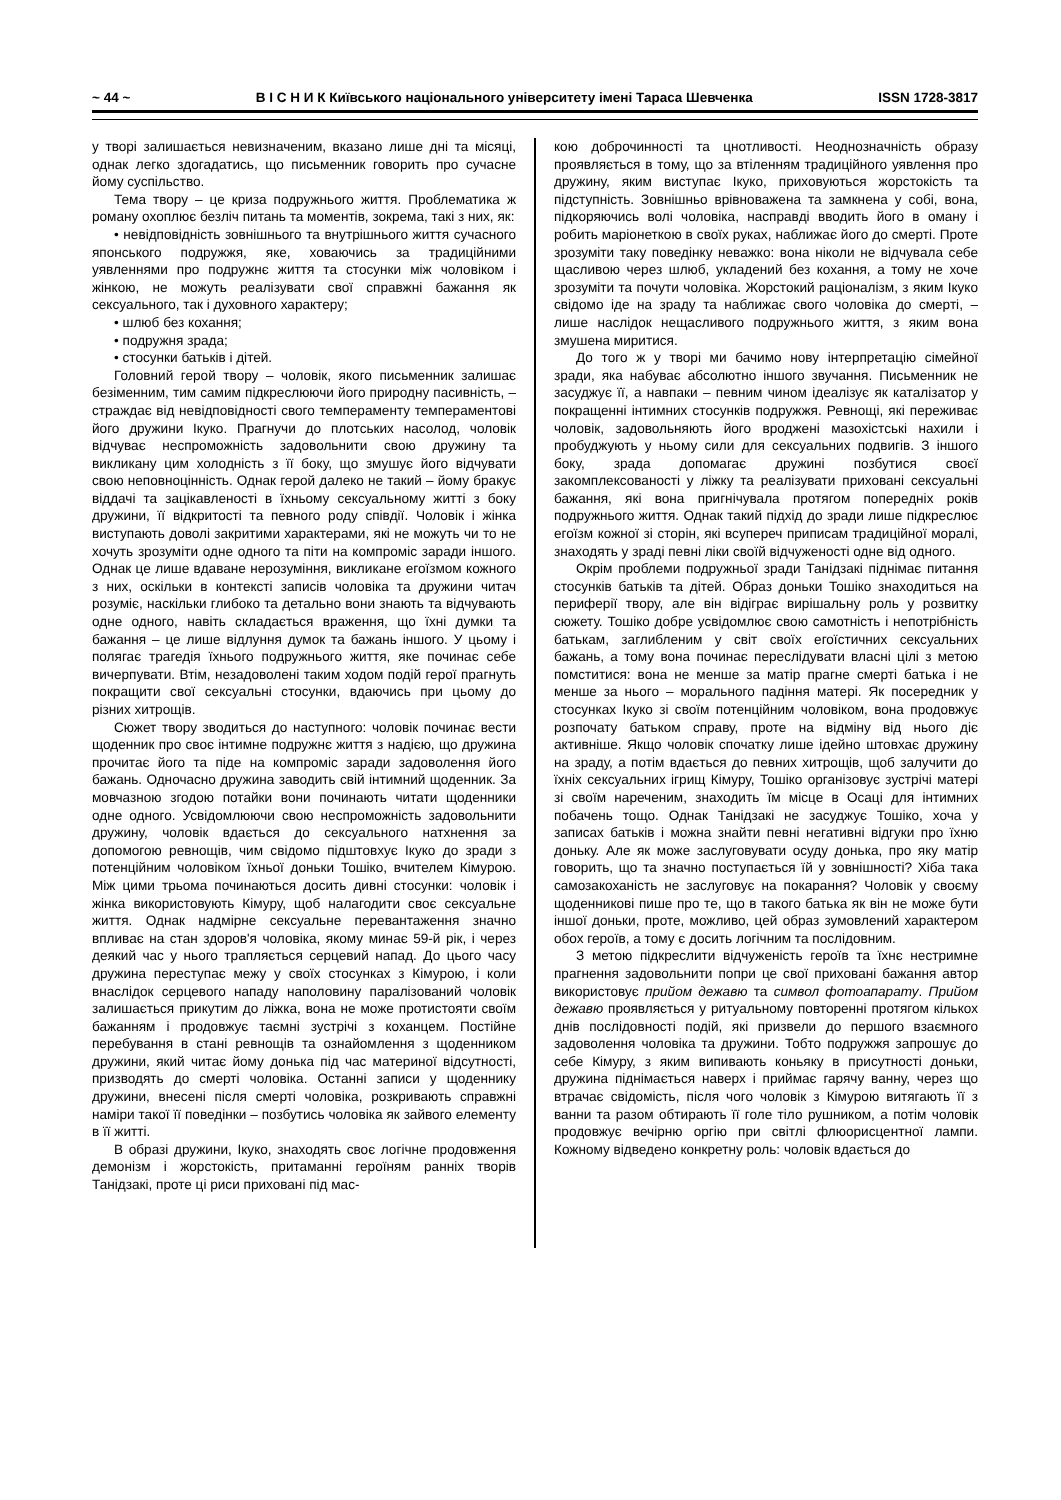~ 44 ~ В І С Н И К Київського національного університету імені Тараса Шевченка ISSN 1728-3817
у творі залишається невизначеним, вказано лише дні та місяці, однак легко здогадатись, що письменник говорить про сучасне йому суспільство.
Тема твору – це криза подружнього життя. Проблематика ж роману охоплює безліч питань та моментів, зокрема, такі з них, як:
• невідповідність зовнішнього та внутрішнього життя сучасного японського подружжя, яке, ховаючись за традиційними уявленнями про подружнє життя та стосунки між чоловіком і жінкою, не можуть реалізувати свої справжні бажання як сексуального, так і духовного характеру;
• шлюб без кохання;
• подружня зрада;
• стосунки батьків і дітей.
Головний герой твору – чоловік, якого письменник залишає безіменним, тим самим підкреслюючи його природну пасивність, – страждає від невідповідності свого темпераменту темпераментові його дружини Ікуко. Прагнучи до плотських насолод, чоловік відчуває неспроможність задовольнити свою дружину та викликану цим холодність з її боку, що змушує його відчувати свою неповноцінність. Однак герой далеко не такий – йому бракує віддачі та зацікавленості в їхньому сексуальному житті з боку дружини, її відкритості та певного роду співдії. Чоловік і жінка виступають доволі закритими характерами, які не можуть чи то не хочуть зрозуміти одне одного та піти на компроміс заради іншого. Однак це лише вдаване нерозуміння, викликане егоїзмом кожного з них, оскільки в контексті записів чоловіка та дружини читач розуміє, наскільки глибоко та детально вони знають та відчувають одне одного, навіть складається враження, що їхні думки та бажання – це лише відлуння думок та бажань іншого. У цьому і полягає трагедія їхнього подружнього життя, яке починає себе вичерпувати. Втім, незадоволені таким ходом подій герої прагнуть покращити свої сексуальні стосунки, вдаючись при цьому до різних хитрощів.
Сюжет твору зводиться до наступного: чоловік починає вести щоденник про своє інтимне подружнє життя з надією, що дружина прочитає його та піде на компроміс заради задоволення його бажань. Одночасно дружина заводить свій інтимний щоденник. За мовчазною згодою потайки вони починають читати щоденники одне одного. Усвідомлюючи свою неспроможність задовольнити дружину, чоловік вдається до сексуального натхнення за допомогою ревнощів, чим свідомо підштовхує Ікуко до зради з потенційним чоловіком їхньої доньки Тошіко, вчителем Кімурою. Між цими трьома починаються досить дивні стосунки: чоловік і жінка використовують Кімуру, щоб налагодити своє сексуальне життя. Однак надмірне сексуальне перевантаження значно впливає на стан здоров'я чоловіка, якому минає 59-й рік, і через деякий час у нього трапляється серцевий напад. До цього часу дружина переступає межу у своїх стосунках з Кімурою, і коли внаслідок серцевого нападу наполовину паралізований чоловік залишається прикутим до ліжка, вона не може протистояти своїм бажанням і продовжує таємні зустрічі з коханцем. Постійне перебування в стані ревнощів та ознайомлення з щоденником дружини, який читає йому донька під час материної відсутності, призводять до смерті чоловіка. Останні записи у щоденнику дружини, внесені після смерті чоловіка, розкривають справжні наміри такої її поведінки – позбутись чоловіка як зайвого елементу в її житті.
В образі дружини, Ікуко, знаходять своє логічне продовження демонізм і жорстокість, притаманні героїням ранніх творів Танідзакі, проте ці риси приховані під мас-
кою доброчинності та цнотливості. Неоднозначність образу проявляється в тому, що за втіленням традиційного уявлення про дружину, яким виступає Ікуко, приховуються жорстокість та підступність. Зовнішньо врівноважена та замкнена у собі, вона, підкоряючись волі чоловіка, насправді вводить його в оману і робить маріонеткою в своїх руках, наближає його до смерті. Проте зрозуміти таку поведінку неважко: вона ніколи не відчувала себе щасливою через шлюб, укладений без кохання, а тому не хоче зрозуміти та почути чоловіка. Жорстокий раціоналізм, з яким Ікуко свідомо іде на зраду та наближає свого чоловіка до смерті, – лише наслідок нещасливого подружнього життя, з яким вона змушена миритися.
До того ж у творі ми бачимо нову інтерпретацію сімейної зради, яка набуває абсолютно іншого звучання. Письменник не засуджує її, а навпаки – певним чином ідеалізує як каталізатор у покращенні інтимних стосунків подружжя. Ревнощі, які переживає чоловік, задовольняють його вроджені мазохістські нахили і пробуджують у ньому сили для сексуальних подвигів. З іншого боку, зрада допомагає дружині позбутися своєї закомплексованості у ліжку та реалізувати приховані сексуальні бажання, які вона пригнічувала протягом попередніх років подружнього життя. Однак такий підхід до зради лише підкреслює егоїзм кожної зі сторін, які всупереч приписам традиційної моралі, знаходять у зраді певні ліки своїй відчуженості одне від одного.
Окрім проблеми подружньої зради Танідзакі піднімає питання стосунків батьків та дітей. Образ доньки Тошіко знаходиться на периферії твору, але він відіграє вирішальну роль у розвитку сюжету. Тошіко добре усвідомлює свою самотність і непотрібність батькам, заглибленим у світ своїх егоїстичних сексуальних бажань, а тому вона починає переслідувати власні цілі з метою помститися: вона не менше за матір прагне смерті батька і не менше за нього – морального падіння матері. Як посередник у стосунках Ікуко зі своїм потенційним чоловіком, вона продовжує розпочату батьком справу, проте на відміну від нього діє активніше. Якщо чоловік спочатку лише ідейно штовхає дружину на зраду, а потім вдається до певних хитрощів, щоб залучити до їхніх сексуальних ігрищ Кімуру, Тошіко організовує зустрічі матері зі своїм нареченим, знаходить їм місце в Осаці для інтимних побачень тощо. Однак Танідзакі не засуджує Тошіко, хоча у записах батьків і можна знайти певні негативні відгуки про їхню доньку. Але як може заслуговувати осуду донька, про яку матір говорить, що та значно поступається їй у зовнішності? Хіба така самозакоханість не заслуговує на покарання? Чоловік у своєму щоденникові пише про те, що в такого батька як він не може бути іншої доньки, проте, можливо, цей образ зумовлений характером обох героїв, а тому є досить логічним та послідовним.
З метою підкреслити відчуженість героїв та їхнє нестримне прагнення задовольнити попри це свої приховані бажання автор використовує прийом дежавю та символ фотоапарату. Прийом дежавю проявляється у ритуальному повторенні протягом кількох днів послідовності подій, які призвели до першого взаємного задоволення чоловіка та дружини. Тобто подружжя запрошує до себе Кімуру, з яким випивають коньяку в присутності доньки, дружина піднімається наверх і приймає гарячу ванну, через що втрачає свідомість, після чого чоловік з Кімурою витягають її з ванни та разом обтирають її голе тіло рушником, а потім чоловік продовжує вечірню оргію при світлі флюорисцентної лампи. Кожному відведено конкретну роль: чоловік вдається до